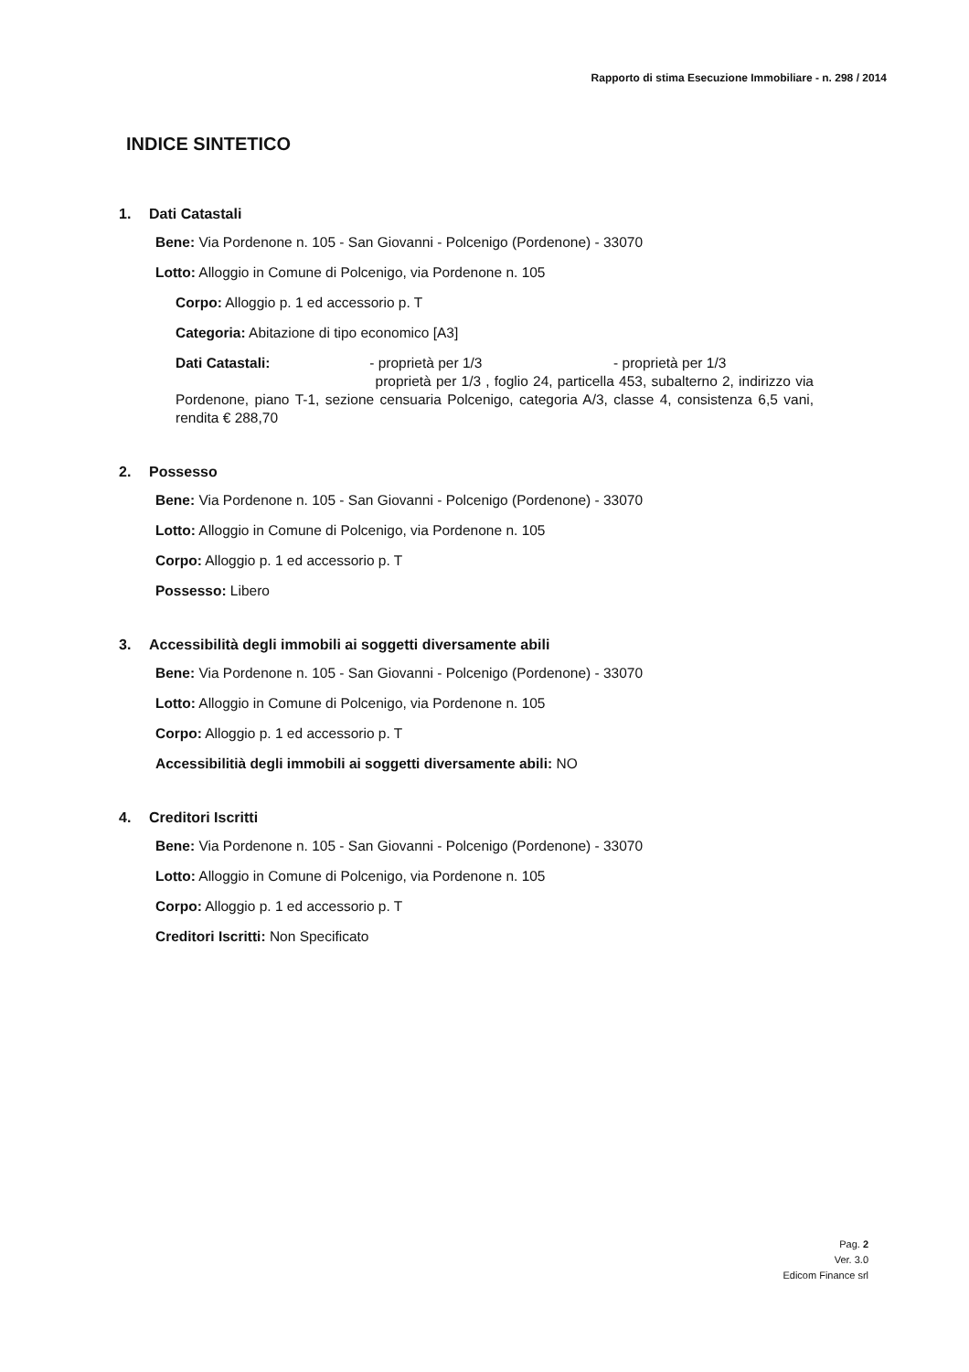Rapporto di stima Esecuzione Immobiliare - n. 298 / 2014
INDICE SINTETICO
1. Dati Catastali
Bene: Via Pordenone n. 105 - San Giovanni - Polcenigo (Pordenone) - 33070
Lotto: Alloggio in Comune di Polcenigo, via Pordenone n. 105
Corpo: Alloggio p. 1 ed accessorio p. T
Categoria: Abitazione di tipo economico [A3]
Dati Catastali: - proprietà per 1/3 - proprietà per 1/3 proprietà per 1/3 , foglio 24, particella 453, subalterno 2, indirizzo via Pordenone, piano T-1, sezione censuaria Polcenigo, categoria A/3, classe 4, consistenza 6,5 vani, rendita € 288,70
2. Possesso
Bene: Via Pordenone n. 105 - San Giovanni - Polcenigo (Pordenone) - 33070
Lotto: Alloggio in Comune di Polcenigo, via Pordenone n. 105
Corpo: Alloggio p. 1 ed accessorio p. T
Possesso: Libero
3. Accessibilità degli immobili ai soggetti diversamente abili
Bene: Via Pordenone n. 105 - San Giovanni - Polcenigo (Pordenone) - 33070
Lotto: Alloggio in Comune di Polcenigo, via Pordenone n. 105
Corpo: Alloggio p. 1 ed accessorio p. T
Accessibilitià degli immobili ai soggetti diversamente abili: NO
4. Creditori Iscritti
Bene: Via Pordenone n. 105 - San Giovanni - Polcenigo (Pordenone) - 33070
Lotto: Alloggio in Comune di Polcenigo, via Pordenone n. 105
Corpo: Alloggio p. 1 ed accessorio p. T
Creditori Iscritti: Non Specificato
Pag. 2
Ver. 3.0
Edicom Finance srl